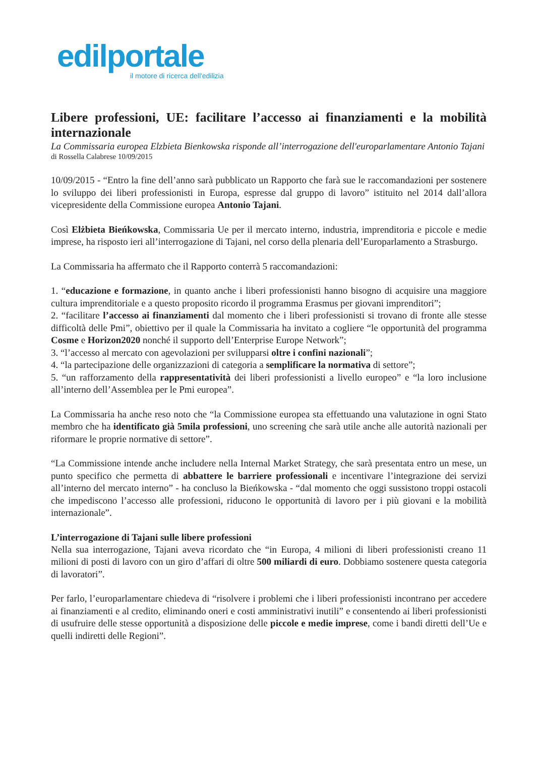edilportale
il motore di ricerca dell'edilizia
Libere professioni, UE: facilitare l’accesso ai finanziamenti e la mobilità internazionale
La Commissaria europea Elzbieta Bienkowska risponde all’interrogazione dell'europarlamentare Antonio Tajani
di Rossella Calabrese 10/09/2015
10/09/2015 - “Entro la fine dell’anno sarà pubblicato un Rapporto che farà sue le raccomandazioni per sostenere lo sviluppo dei liberi professionisti in Europa, espresse dal gruppo di lavoro” istituito nel 2014 dall’allora vicepresidente della Commissione europea Antonio Tajani.
Così Elżbieta Bieńkowska, Commissaria Ue per il mercato interno, industria, imprenditoria e piccole e medie imprese, ha risposto ieri all’interrogazione di Tajani, nel corso della plenaria dell’Europarlamento a Strasburgo.
La Commissaria ha affermato che il Rapporto conterrà 5 raccomandazioni:
1. “educazione e formazione, in quanto anche i liberi professionisti hanno bisogno di acquisire una maggiore cultura imprenditoriale e a questo proposito ricordo il programma Erasmus per giovani imprenditori”;
2. “facilitare l’accesso ai finanziamenti dal momento che i liberi professionisti si trovano di fronte alle stesse difficoltà delle Pmi”, obiettivo per il quale la Commissaria ha invitato a cogliere “le opportunità del programma Cosme e Horizon2020 nonché il supporto dell’Enterprise Europe Network”;
3. “l’accesso al mercato con agevolazioni per svilupparsi oltre i confini nazionali”;
4. “la partecipazione delle organizzazioni di categoria a semplificare la normativa di settore”;
5. “un rafforzamento della rappresentatività dei liberi professionisti a livello europeo” e “la loro inclusione all’interno dell’Assemblea per le Pmi europea”.
La Commissaria ha anche reso noto che “la Commissione europea sta effettuando una valutazione in ogni Stato membro che ha identificato già 5mila professioni, uno screening che sarà utile anche alle autorità nazionali per riformare le proprie normative di settore”.
“La Commissione intende anche includere nella Internal Market Strategy, che sarà presentata entro un mese, un punto specifico che permetta di abbattere le barriere professionali e incentivare l’integrazione dei servizi all’interno del mercato interno” - ha concluso la Bieńkowska - “dal momento che oggi sussistono troppi ostacoli che impediscono l’accesso alle professioni, riducono le opportunità di lavoro per i più giovani e la mobilità internazionale”.
L’interrogazione di Tajani sulle libere professioni
Nella sua interrogazione, Tajani aveva ricordato che “in Europa, 4 milioni di liberi professionisti creano 11 milioni di posti di lavoro con un giro d’affari di oltre 500 miliardi di euro. Dobbiamo sostenere questa categoria di lavoratori”.
Per farlo, l’europarlamentare chiedeva di “risolvere i problemi che i liberi professionisti incontrano per accedere ai finanziamenti e al credito, eliminando oneri e costi amministrativi inutili” e consentendo ai liberi professionisti di usufruire delle stesse opportunità a disposizione delle piccole e medie imprese, come i bandi diretti dell’Ue e quelli indiretti delle Regioni”.